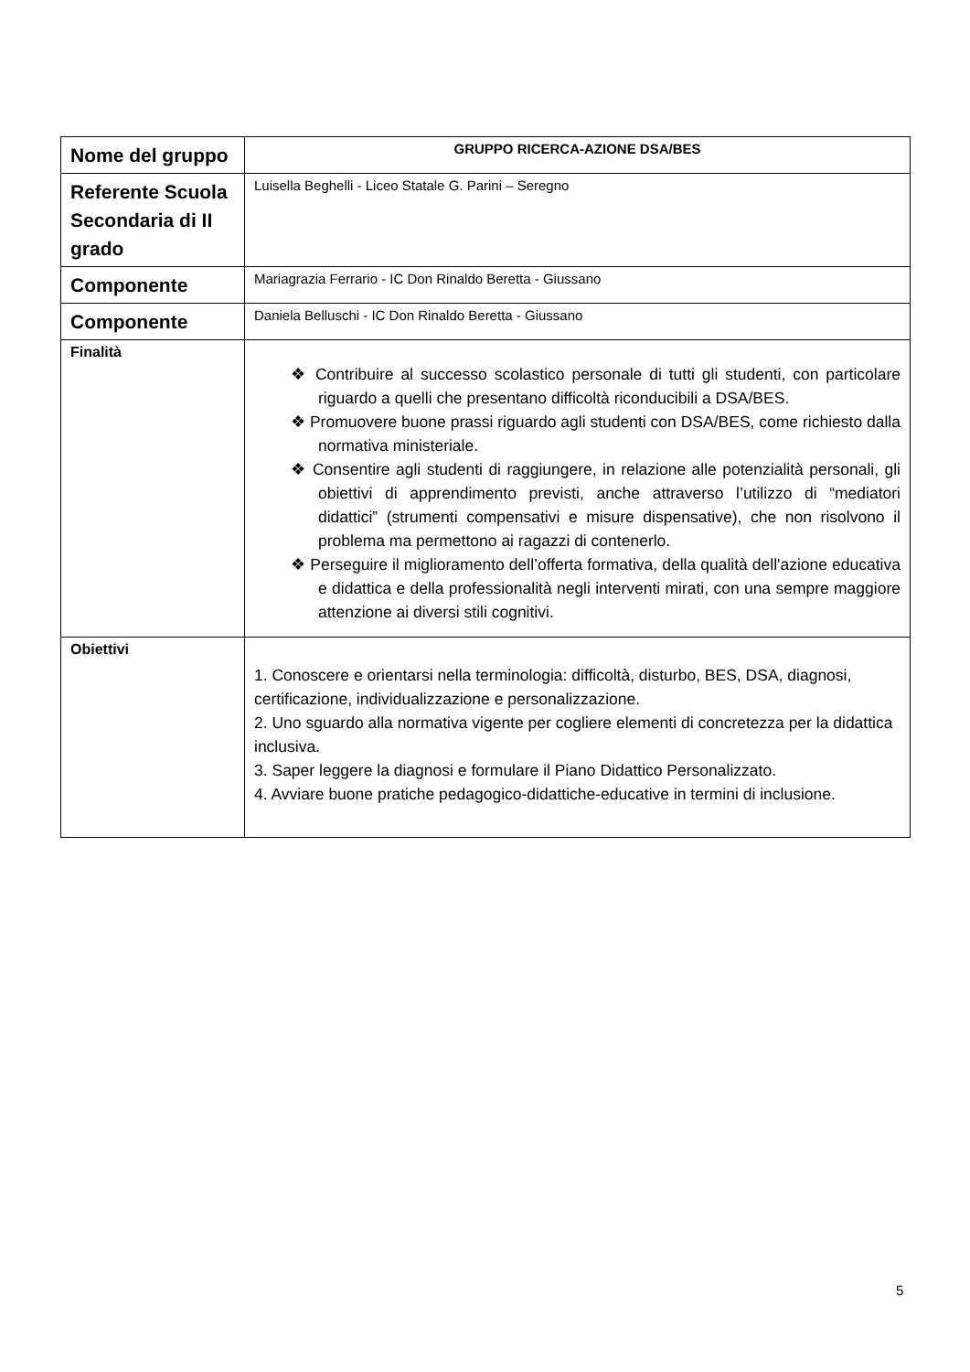| Nome del gruppo | GRUPPO RICERCA-AZIONE DSA/BES |
| Referente Scuola Secondaria di II grado | Luisella Beghelli - Liceo Statale G. Parini – Seregno |
| Componente | Mariagrazia Ferrario - IC Don Rinaldo Beretta - Giussano |
| Componente | Daniela Belluschi - IC Don Rinaldo Beretta - Giussano |
| Finalità | ❖ Contribuire al successo scolastico personale di tutti gli studenti, con particolare riguardo a quelli che presentano difficoltà riconducibili a DSA/BES. ❖ Promuovere buone prassi riguardo agli studenti con DSA/BES, come richiesto dalla normativa ministeriale. ❖ Consentire agli studenti di raggiungere, in relazione alle potenzialità personali, gli obiettivi di apprendimento previsti, anche attraverso l’utilizzo di “mediatori didattici” (strumenti compensativi e misure dispensative), che non risolvono il problema ma permettono ai ragazzi di contenerlo. ❖ Perseguire il miglioramento dell’offerta formativa, della qualità dell'azione educativa e didattica e della professionalità negli interventi mirati, con una sempre maggiore attenzione ai diversi stili cognitivi. |
| Obiettivi | 1. Conoscere e orientarsi nella terminologia: difficoltà, disturbo, BES, DSA, diagnosi, certificazione, individualizzazione e personalizzazione. 2. Uno sguardo alla normativa vigente per cogliere elementi di concretezza per la didattica inclusiva. 3. Saper leggere la diagnosi e formulare il Piano Didattico Personalizzato. 4. Avviare buone pratiche pedagogico-didattiche-educative in termini di inclusione. |
5